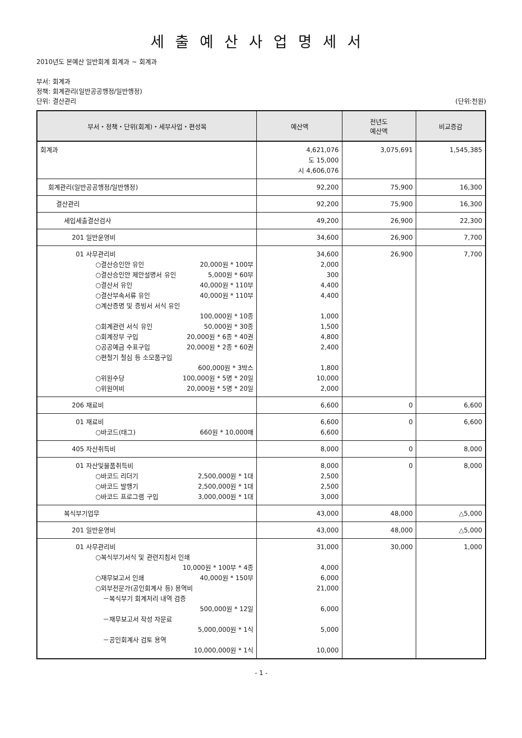세출예산사업명세서
2010년도 본예산 일반회계 회계과 ~ 회계과
부서: 회계과
정책: 회계관리(일반공공행정/일반행정)
단위: 결산관리 (단위:천원)
| 부서・정책・단위(회계)・세부사업・편성목 | 예산액 | 전년도 예산액 | 비교증감 |
| --- | --- | --- | --- |
| 회계과 | 4,621,076 도 15,000 시 4,606,076 | 3,075,691 | 1,545,385 |
| 회계관리(일반공공행정/일반행정) | 92,200 | 75,900 | 16,300 |
| 결산관리 | 92,200 | 75,900 | 16,300 |
| 세입세출결산검사 | 49,200 | 26,900 | 22,300 |
| 201 일반운영비 | 34,600 | 26,900 | 7,700 |
| 01 사무관리비 ○결산승인안 유인 20,000원 * 100부 ○결산승인안 제안설명서 유인 5,000원 * 60부 ○결산서 유인 40,000원 * 110부 ○결산부속서류 유인 40,000원 * 110부 ○계산증명 및 증빙서 서식 유인 100,000원 * 10종 ○회계관련 서식 유인 50,000원 * 30종 ○회계장부 구입 20,000원 * 6종 * 40권 ○공공예금 수표구입 20,000원 * 2종 * 60권 ○편철기 철심 등 소모품구입 600,000원 * 3박스 ○위원수당 100,000원 * 5명 * 20일 ○위원여비 20,000원 * 5명 * 20일 | 34,600 2,000 300 4,400 4,400 1,000 1,500 4,800 2,400 1,800 10,000 2,000 | 26,900 | 7,700 |
| 206 재료비 | 6,600 | 0 | 6,600 |
| 01 재료비 ○바코드(태그) 660원 * 10,000매 | 6,600 6,600 | 0 | 6,600 |
| 405 자산취득비 | 8,000 | 0 | 8,000 |
| 01 자산및물품취득비 ○바코드 리더기 2,500,000원 * 1대 ○바코드 발행기 2,500,000원 * 1대 ○바코드 프로그램 구입 3,000,000원 * 1대 | 8,000 2,500 2,500 3,000 | 0 | 8,000 |
| 복식부기업무 | 43,000 | 48,000 | △5,000 |
| 201 일반운영비 | 43,000 | 48,000 | △5,000 |
| 01 사무관리비 ○복식부기서식 및 관련지침서 인쇄 10,000원 * 100부 * 4종 ○재무보고서 인쇄 40,000원 * 150부 ○외부전문가(공인회계사 등) 용역비 －복식부기 회계처리 내역 검증 500,000원 * 12일 －재무보고서 작성 자문료 5,000,000원 * 1식 －공인회계사 검토 용역 10,000,000원 * 1식 | 31,000 4,000 6,000 21,000 6,000 5,000 10,000 | 30,000 | 1,000 |
- 1 -